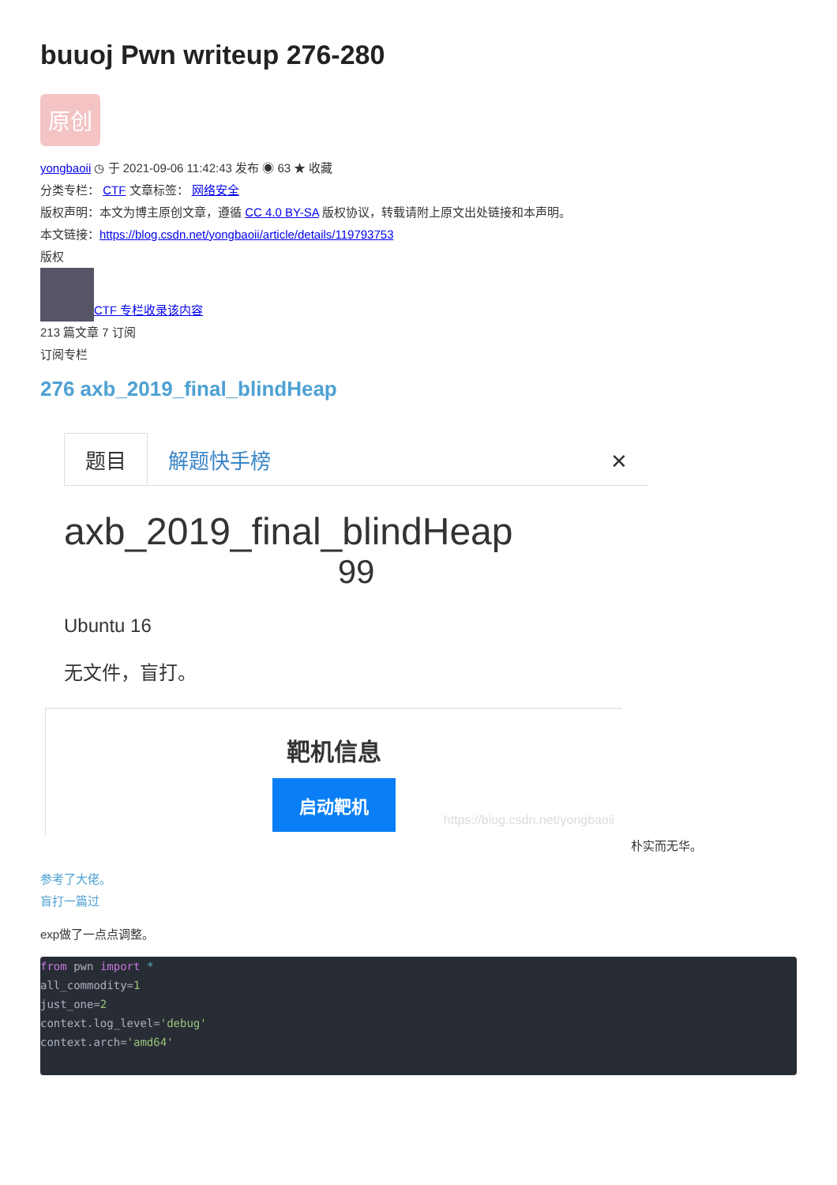buuoj Pwn writeup 276-280
原创
yongbaoii ◷ 于 2021-09-06 11:42:43 发布 ◉ 63 ★ 收藏
分类专栏： CTF 文章标签： 网络安全
版权声明：本文为博主原创文章，遵循 CC 4.0 BY-SA 版权协议，转载请附上原文出处链接和本声明。
本文链接：https://blog.csdn.net/yongbaoii/article/details/119793753
版权
CTF 专栏收录该内容
213 篇文章 7 订阅
订阅专栏
276 axb_2019_final_blindHeap
题目
解题快手榜
✕
axb_2019_final_blindHeap
99
Ubuntu 16
无文件，盲打。
靶机信息
启动靶机
https://blog.csdn.net/yongbaoii
朴实而无华。
参考了大佬。
盲打一篇过
exp做了一点点调整。
from pwn import *
all_commodity=1
just_one=2
context.log_level='debug'
context.arch='amd64'